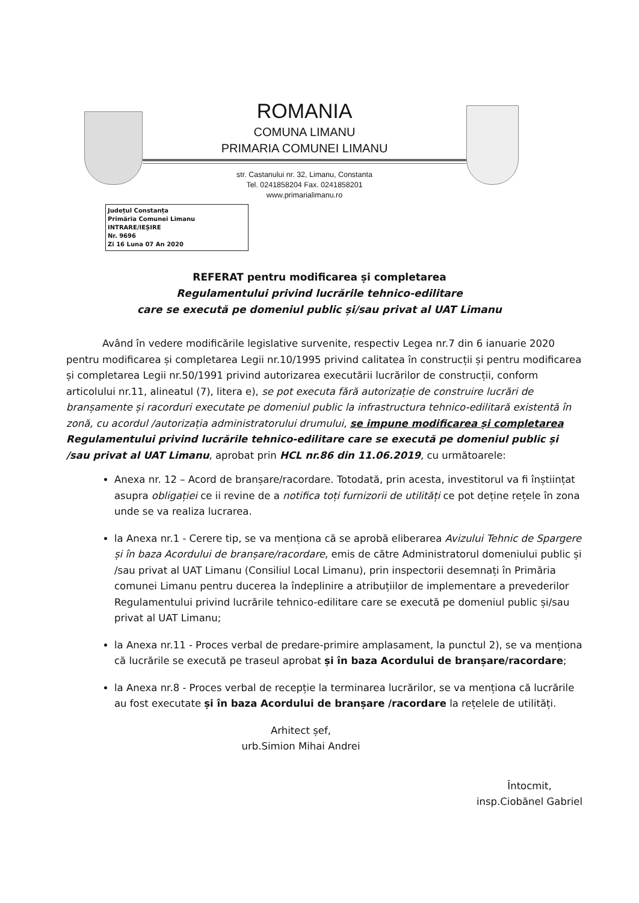ROMANIA
COMUNA LIMANU
PRIMARIA COMUNEI LIMANU
str. Castanului nr. 32, Limanu, Constanta
Tel. 0241858204 Fax. 0241858201
www.primarialimanu.ro
Județul Constanța
Primăria Comunei Limanu
INTRARE/IEȘIRE
Nr. 9696
Zi 16 Luna 07 An 2020
REFERAT pentru modificarea și completarea
Regulamentului privind lucrările tehnico-edilitare
care se execută pe domeniul public și/sau privat al UAT Limanu
Având în vedere modificările legislative survenite, respectiv Legea nr.7 din 6 ianuarie 2020 pentru modificarea și completarea Legii nr.10/1995 privind calitatea în construcții și pentru modificarea și completarea Legii nr.50/1991 privind autorizarea executării lucrărilor de construcții, conform articolului nr.11, alineatul (7), litera e), se pot executa fără autorizație de construire lucrări de branșamente și racorduri executate pe domeniul public la infrastructura tehnico-edilitară existentă în zonă, cu acordul /autorizația administratorului drumului, se impune modificarea și completarea Regulamentului privind lucrările tehnico-edilitare care se execută pe domeniul public și /sau privat al UAT Limanu, aprobat prin HCL nr.86 din 11.06.2019, cu următoarele:
Anexa nr. 12 – Acord de branșare/racordare. Totodată, prin acesta, investitorul va fi înștiințat asupra obligației ce ii revine de a notifica toți furnizorii de utilități ce pot deține rețele în zona unde se va realiza lucrarea.
la Anexa nr.1 - Cerere tip, se va menționa că se aprobă eliberarea Avizului Tehnic de Spargere și în baza Acordului de branșare/racordare, emis de către Administratorul domeniului public și /sau privat al UAT Limanu (Consiliul Local Limanu), prin inspectorii desemnați în Primăria comunei Limanu pentru ducerea la îndeplinire a atribuțiilor de implementare a prevederilor Regulamentului privind lucrările tehnico-edilitare care se execută pe domeniul public și/sau privat al UAT Limanu;
la Anexa nr.11 - Proces verbal de predare-primire amplasament, la punctul 2), se va menționa că lucrările se execută pe traseul aprobat și în baza Acordului de branșare/racordare;
la Anexa nr.8 - Proces verbal de recepție la terminarea lucrărilor, se va menționa că lucrările au fost executate și în baza Acordului de branșare /racordare la rețelele de utilități.
Arhitect șef,
urb.Simion Mihai Andrei
Întocmit,
insp.Ciobănel Gabriel